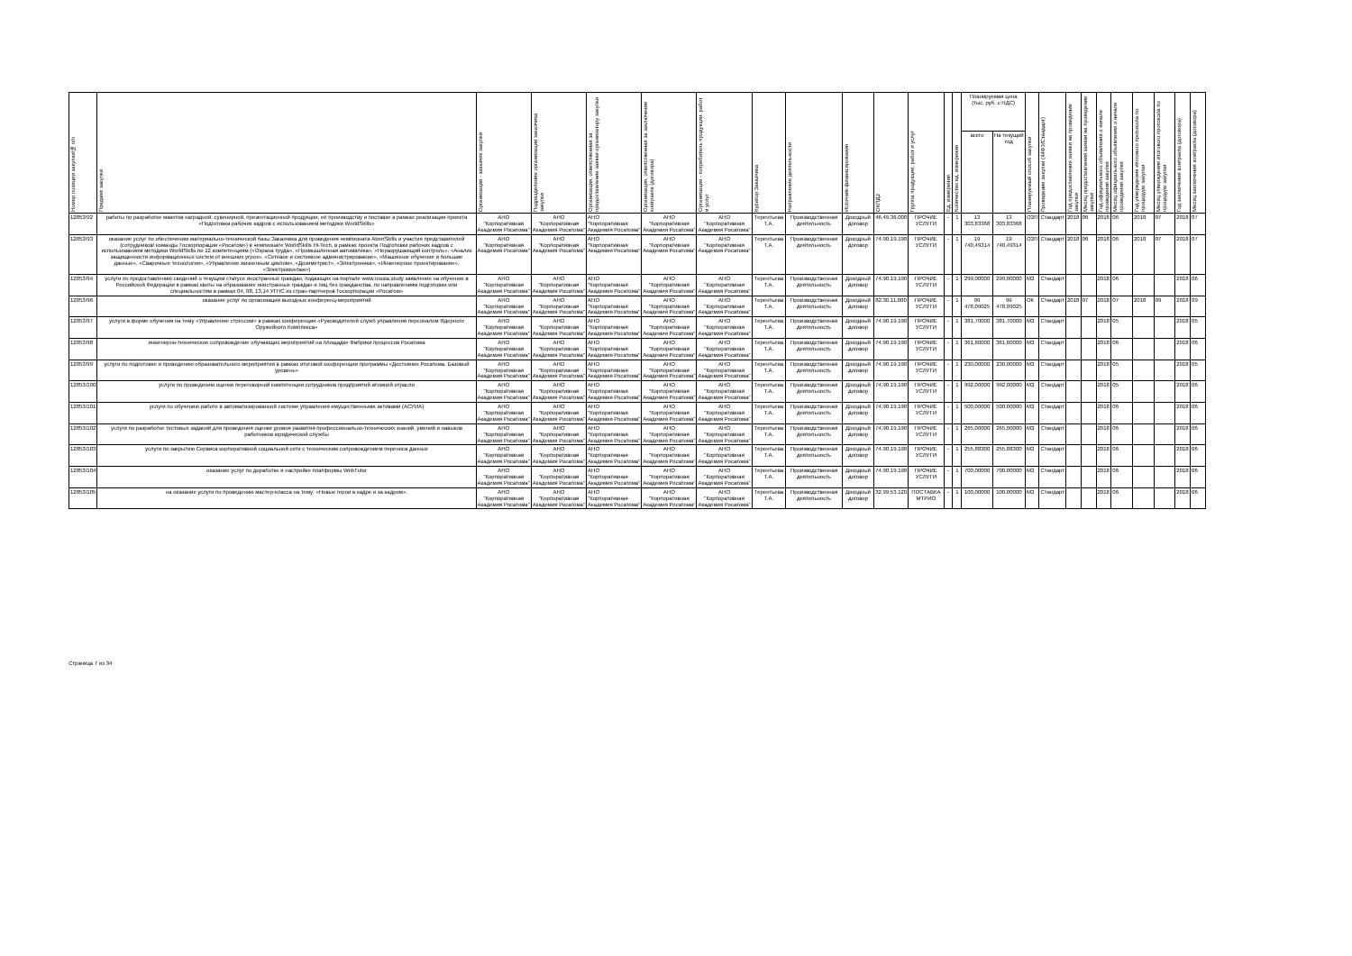| Номер позиции закупки/№ п/п | Предмет закупки | Организация - заказчик закупки | Подразделение организации заказчика закупки | Организация, ответственная за предоставление заявки организатору закупки | Организация, ответственная за заключение контракта (договора) | Организация - потребитель продукции, работ и услуг | Куратор Заказчика | Направление деятельности | Источник финансирования | ОКПД2 | Группа продукции, работ и услуг | Ед. измерения | Количество ед. измерения | Планируемая цена (тыс. руб. с НДС) | | Планируемый способ закупки | Проведение закупки (44ФЗ/Стандарт) | Год предоставления заявки на проведение закупки | Месяц предоставления заявки на проведение закупки | Год официального объявления о начале проведения закупки | Месяц официального объявления о начале проведения закупки | Год утверждения итогового протокола по процедуре закупки | Месяц утверждения итогового протокола по процедуре закупки | Год заключения контракта (договора) | Месяц заключения контракта (договора) |
| --- | --- | --- | --- | --- | --- | --- | --- | --- | --- | --- | --- | --- | --- | --- | --- | --- | --- | --- | --- | --- | --- | --- | --- | --- | --- |
| | | | | | | | | | | | | | | всего | На текущий год | | | | | | | | | | |
| 12853/92 | работы по разработке макетов наградной, сувенирной, презентационной продукции, её производству и поставке в рамках реализации проекта «Подготовка рабочих кадров с использованием методики WorldSkills» | АНО "Корпоративная Академия Росатома" | АНО "Корпоративная Академия Росатома" | АНО "Корпоративная Академия Росатома" | АНО "Корпоративная Академия Росатома" | АНО "Корпоративная Академия Росатома" | Терентьева Т.А. | Производственная деятельность | Доходный договор | 46.49.36.000 | ПРОЧИЕ УСЛУГИ | - | 1 | 13 303,83368 | 13 303,83368 | ОЗП | Стандарт | 2018 | 06 | 2018 | 06 | 2018 | 07 | 2018 | 07 |
| 12853/93 | оказание услуг по обеспечению материально-технической базы Заказчика для проведения чемпионата AtomSkills и участия представителей (сотрудников/ команды Госкорпорации «Росатом») в чемпионате WorldSkills Hi-Tech, в рамках проекта Подготовки рабочих кадров с использованием методики WorldSkills по 12 компетенциям («Охрана труда», «Промышленная автоматика», «Неразрушающий контроль», «Анализ защищенности информационных систем от внешних угроз», «Сетевое и системное администрирование», «Машинное обучение и большие данные», «Сварочные технологии», «Управление жизненным циклом», «Дозиметрист», «Электроника», «Инженерное проектирование», «Электромонтаж») | АНО "Корпоративная Академия Росатома" | АНО "Корпоративная Академия Росатома" | АНО "Корпоративная Академия Росатома" | АНО "Корпоративная Академия Росатома" | АНО "Корпоративная Академия Росатома" | Терентьева Т.А. | Производственная деятельность | Доходный договор | 74.90.19.190 | ПРОЧИЕ УСЛУГИ | - | 1 | 19 740,49314 | 19 740,49314 | ОЗП | Стандарт | 2018 | 06 | 2018 | 06 | 2018 | 07 | 2018 | 07 |
| 12853/94 | услуги по предоставлению сведений о текущем статусе иностранных граждан, подающих на портале www.russia.study заявление на обучение в Российской Федерации в рамках квоты на образование иностранных граждан и лиц без гражданства, по направлениям подготовки или специальностям в рамках 04, 08, 13,14 УГНС из стран-партнеров Госкорпорации «Росатом» | АНО "Корпоративная Академия Росатома" | АНО "Корпоративная Академия Росатома" | АНО "Корпоративная Академия Росатома" | АНО "Корпоративная Академия Росатома" | АНО "Корпоративная Академия Росатома" | Терентьева Т.А. | Производственная деятельность | Доходный договор | 74.90.19.190 | ПРОЧИЕ УСЛУГИ | - | 1 | 299,00000 | 299,00000 | МЗ | Стандарт | | | 2018 | 06 | | | 2018 | 06 |
| 12853/96 | оказание услуг по организации выездных конференц-мероприятий | АНО "Корпоративная Академия Росатома" | АНО "Корпоративная Академия Росатома" | АНО "Корпоративная Академия Росатома" | АНО "Корпоративная Академия Росатома" | АНО "Корпоративная Академия Росатома" | Терентьева Т.А. | Производственная деятельность | Доходный договор | 82.30.11.000 | ПРОЧИЕ УСЛУГИ | - | 1 | 99 478,09025 | 99 478,09025 | ОК | Стандарт | 2018 | 07 | 2018 | 07 | 2018 | 09 | 2018 | 09 |
| 12853/97 | услуги в форме обучения на тему «Управление стрессом» в рамках конференции «Руководителей служб управления персоналом Ядерного Оружейного Комплекса» | АНО "Корпоративная Академия Росатома" | АНО "Корпоративная Академия Росатома" | АНО "Корпоративная Академия Росатома" | АНО "Корпоративная Академия Росатома" | АНО "Корпоративная Академия Росатома" | Терентьева Т.А. | Производственная деятельность | Доходный договор | 74.90.19.190 | ПРОЧИЕ УСЛУГИ | - | 1 | 381,70000 | 381,70000 | МЗ | Стандарт | | | 2018 | 05 | | | 2018 | 05 |
| 12853/98 | инженерно-техническое сопровождение обучающих мероприятий на площадке Фабрики процессов Росатома | АНО "Корпоративная Академия Росатома" | АНО "Корпоративная Академия Росатома" | АНО "Корпоративная Академия Росатома" | АНО "Корпоративная Академия Росатома" | АНО "Корпоративная Академия Росатома" | Терентьева Т.А. | Производственная деятельность | Доходный договор | 74.90.19.190 | ПРОЧИЕ УСЛУГИ | - | 1 | 361,60000 | 361,60000 | МЗ | Стандарт | | | 2018 | 06 | | | 2018 | 06 |
| 12853/99 | услуги по подготовке и проведению образовательного мероприятия в рамках итоговой конференции программы «Достояние Росатома. Базовый уровень» | АНО "Корпоративная Академия Росатома" | АНО "Корпоративная Академия Росатома" | АНО "Корпоративная Академия Росатома" | АНО "Корпоративная Академия Росатома" | АНО "Корпоративная Академия Росатома" | Терентьева Т.А. | Производственная деятельность | Доходный договор | 74.90.19.190 | ПРОЧИЕ УСЛУГИ | - | 1 | 230,00000 | 230,00000 | МЗ | Стандарт | | | 2018 | 05 | | | 2018 | 05 |
| 12853/100 | услуги по проведению оценки переговорной компетенции сотрудников предприятий атомной отрасли | АНО "Корпоративная Академия Росатома" | АНО "Корпоративная Академия Росатома" | АНО "Корпоративная Академия Росатома" | АНО "Корпоративная Академия Росатома" | АНО "Корпоративная Академия Росатома" | Терентьева Т.А. | Производственная деятельность | Доходный договор | 74.90.19.190 | ПРОЧИЕ УСЛУГИ | - | 1 | 992,00000 | 992,00000 | МЗ | Стандарт | | | 2018 | 05 | | | 2018 | 06 |
| 12853/101 | услуги по обучению работе в автоматизированной системе управления имущественными активами (АСУИА) | АНО "Корпоративная Академия Росатома" | АНО "Корпоративная Академия Росатома" | АНО "Корпоративная Академия Росатома" | АНО "Корпоративная Академия Росатома" | АНО "Корпоративная Академия Росатома" | Терентьева Т.А. | Производственная деятельность | Доходный договор | 74.90.19.190 | ПРОЧИЕ УСЛУГИ | - | 1 | 500,00000 | 500,00000 | МЗ | Стандарт | | | 2018 | 06 | | | 2018 | 06 |
| 12853/102 | услуги по разработке тестовых заданий для проведения оценки уровня развития профессионально-технических знаний, умений и навыков работников юридической службы | АНО "Корпоративная Академия Росатома" | АНО "Корпоративная Академия Росатома" | АНО "Корпоративная Академия Росатома" | АНО "Корпоративная Академия Росатома" | АНО "Корпоративная Академия Росатома" | Терентьева Т.А. | Производственная деятельность | Доходный договор | 74.90.19.190 | ПРОЧИЕ УСЛУГИ | - | 1 | 265,00000 | 265,00000 | МЗ | Стандарт | | | 2018 | 06 | | | 2018 | 06 |
| 12853/103 | услуги по закрытию Сервиса корпоративной социальной сети с техническим сопровождением переноса данных | АНО "Корпоративная Академия Росатома" | АНО "Корпоративная Академия Росатома" | АНО "Корпоративная Академия Росатома" | АНО "Корпоративная Академия Росатома" | АНО "Корпоративная Академия Росатома" | Терентьева Т.А. | Производственная деятельность | Доходный договор | 74.90.19.190 | ПРОЧИЕ УСЛУГИ | - | 1 | 255,88300 | 255,88300 | МЗ | Стандарт | | | 2018 | 06 | | | 2018 | 06 |
| 12853/104 | оказание услуг по доработке и настройке платформы WebTutor | АНО "Корпоративная Академия Росатома" | АНО "Корпоративная Академия Росатома" | АНО "Корпоративная Академия Росатома" | АНО "Корпоративная Академия Росатома" | АНО "Корпоративная Академия Росатома" | Терентьева Т.А. | Производственная деятельность | Доходный договор | 74.90.19.190 | ПРОЧИЕ УСЛУГИ | - | 1 | 700,00000 | 700,00000 | МЗ | Стандарт | | | 2018 | 06 | | | 2018 | 06 |
| 12853/105 | на оказание услуги по проведению мастер-класса на тему: «Новые герои в кадре и за кадром». | АНО "Корпоративная Академия Росатома" | АНО "Корпоративная Академия Росатома" | АНО "Корпоративная Академия Росатома" | АНО "Корпоративная Академия Росатома" | АНО "Корпоративная Академия Росатома" | Терентьева Т.А. | Производственная деятельность | Доходный договор | 32.99.53.120 | ПОСТАВКА МТРИО | - | 1 | 100,00000 | 100,00000 | МЗ | Стандарт | | | 2018 | 06 | | | 2018 | 06 |
Страница 7 из 34